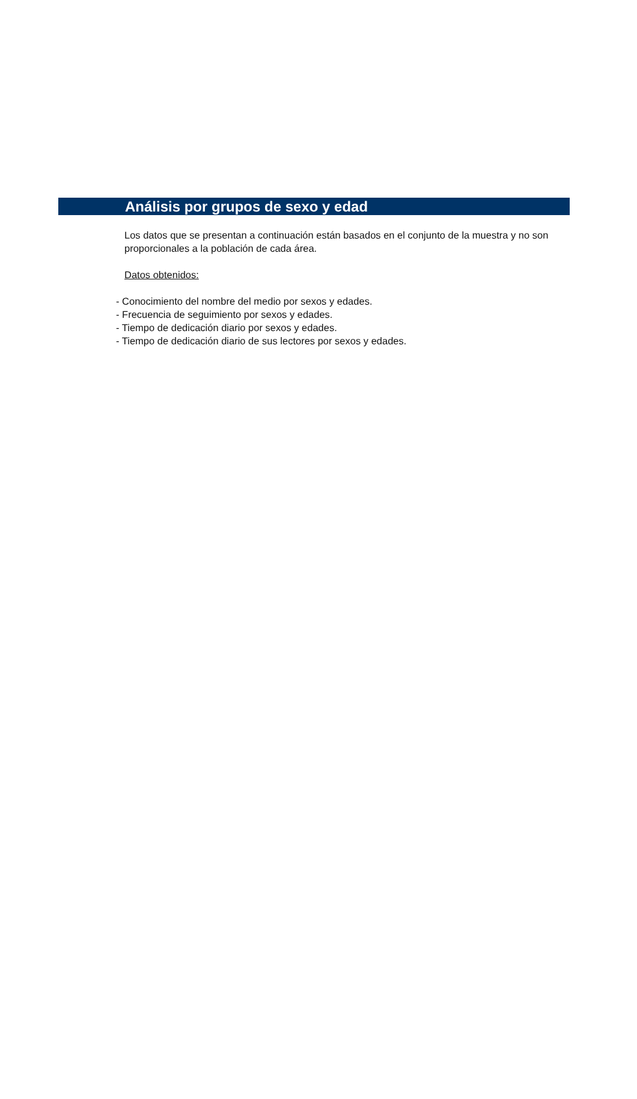Análisis por grupos de sexo y edad
Los datos que se presentan a continuación están basados en el conjunto de la muestra y no son proporcionales a la población de cada área.
Datos obtenidos:
- Conocimiento del nombre del medio por sexos y edades.
- Frecuencia de seguimiento por sexos y edades.
- Tiempo de dedicación diario por sexos y edades.
- Tiempo de dedicación diario de sus lectores por sexos y edades.